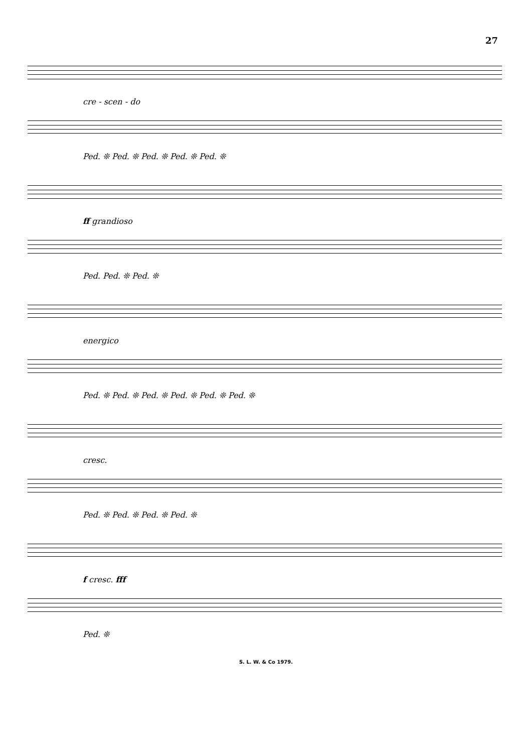27
cre - scen - do
Ped. ❊ Ped. ❊ Ped. ❊ Ped. ❊ Ped. ❊
ff grandioso
Ped. Ped. ❊ Ped. ❊
energico
Ped. ❊ Ped. ❊ Ped. ❊ Ped. ❊ Ped. ❊ Ped. ❊
cresc.
Ped. ❊ Ped. ❊ Ped. ❊ Ped. ❊
f cresc. fff
Ped. ❊
S. L. W. & Co 1979.